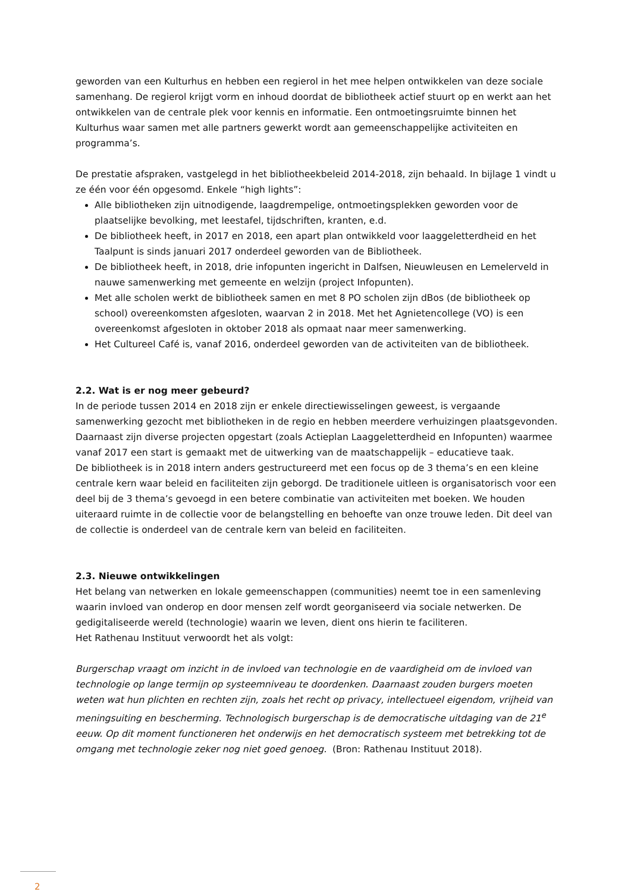geworden van een Kulturhus en hebben een regierol in het mee helpen ontwikkelen van deze sociale samenhang. De regierol krijgt vorm en inhoud doordat de bibliotheek actief stuurt op en werkt aan het ontwikkelen van de centrale plek voor kennis en informatie. Een ontmoetingsruimte binnen het Kulturhus waar samen met alle partners gewerkt wordt aan gemeenschappelijke activiteiten en programma’s.
De prestatie afspraken, vastgelegd in het bibliotheekbeleid 2014-2018, zijn behaald. In bijlage 1 vindt u ze één voor één opgesomd. Enkele “high lights”:
Alle bibliotheken zijn uitnodigende, laagdrempelige, ontmoetingsplekken geworden voor de plaatselijke bevolking, met leestafel, tijdschriften, kranten, e.d.
De bibliotheek heeft, in 2017 en 2018, een apart plan ontwikkeld voor laaggeletterdheid en het Taalpunt is sinds januari 2017 onderdeel geworden van de Bibliotheek.
De bibliotheek heeft, in 2018, drie infopunten ingericht in Dalfsen, Nieuwleusen en Lemelerveld in nauwe samenwerking met gemeente en welzijn (project Infopunten).
Met alle scholen werkt de bibliotheek samen en met 8 PO scholen zijn dBos (de bibliotheek op school) overeenkomsten afgesloten, waarvan 2 in 2018. Met het Agnietencollege (VO) is een overeenkomst afgesloten in oktober 2018 als opmaat naar meer samenwerking.
Het Cultureel Café is, vanaf 2016, onderdeel geworden van de activiteiten van de bibliotheek.
2.2. Wat is er nog meer gebeurd?
In de periode tussen 2014 en 2018 zijn er enkele directiewisselingen geweest, is vergaande samenwerking gezocht met bibliotheken in de regio en hebben meerdere verhuizingen plaatsgevonden. Daarnaast zijn diverse projecten opgestart (zoals Actieplan Laaggeletterdheid en Infopunten) waarmee vanaf 2017 een start is gemaakt met de uitwerking van de maatschappelijk – educatieve taak.
De bibliotheek is in 2018 intern anders gestructureerd met een focus op de 3 thema’s en een kleine centrale kern waar beleid en faciliteiten zijn geborgd. De traditionele uitleen is organisatorisch voor een deel bij de 3 thema’s gevoegd in een betere combinatie van activiteiten met boeken. We houden uiteraard ruimte in de collectie voor de belangstelling en behoefte van onze trouwe leden. Dit deel van de collectie is onderdeel van de centrale kern van beleid en faciliteiten.
2.3. Nieuwe ontwikkelingen
Het belang van netwerken en lokale gemeenschappen (communities) neemt toe in een samenleving waarin invloed van onderop en door mensen zelf wordt georganiseerd via sociale netwerken. De gedigitaliseerde wereld (technologie) waarin we leven, dient ons hierin te faciliteren.
Het Rathenau Instituut verwoordt het als volgt:
Burgerschap vraagt om inzicht in de invloed van technologie en de vaardigheid om de invloed van technologie op lange termijn op systeemniveau te doordenken. Daarnaast zouden burgers moeten weten wat hun plichten en rechten zijn, zoals het recht op privacy, intellectueel eigendom, vrijheid van meningsuiting en bescherming. Technologisch burgerschap is de democratische uitdaging van de 21<sup>e</sup> eeuw. Op dit moment functioneren het onderwijs en het democratisch systeem met betrekking tot de omgang met technologie zeker nog niet goed genoeg. (Bron: Rathenau Instituut 2018).
2